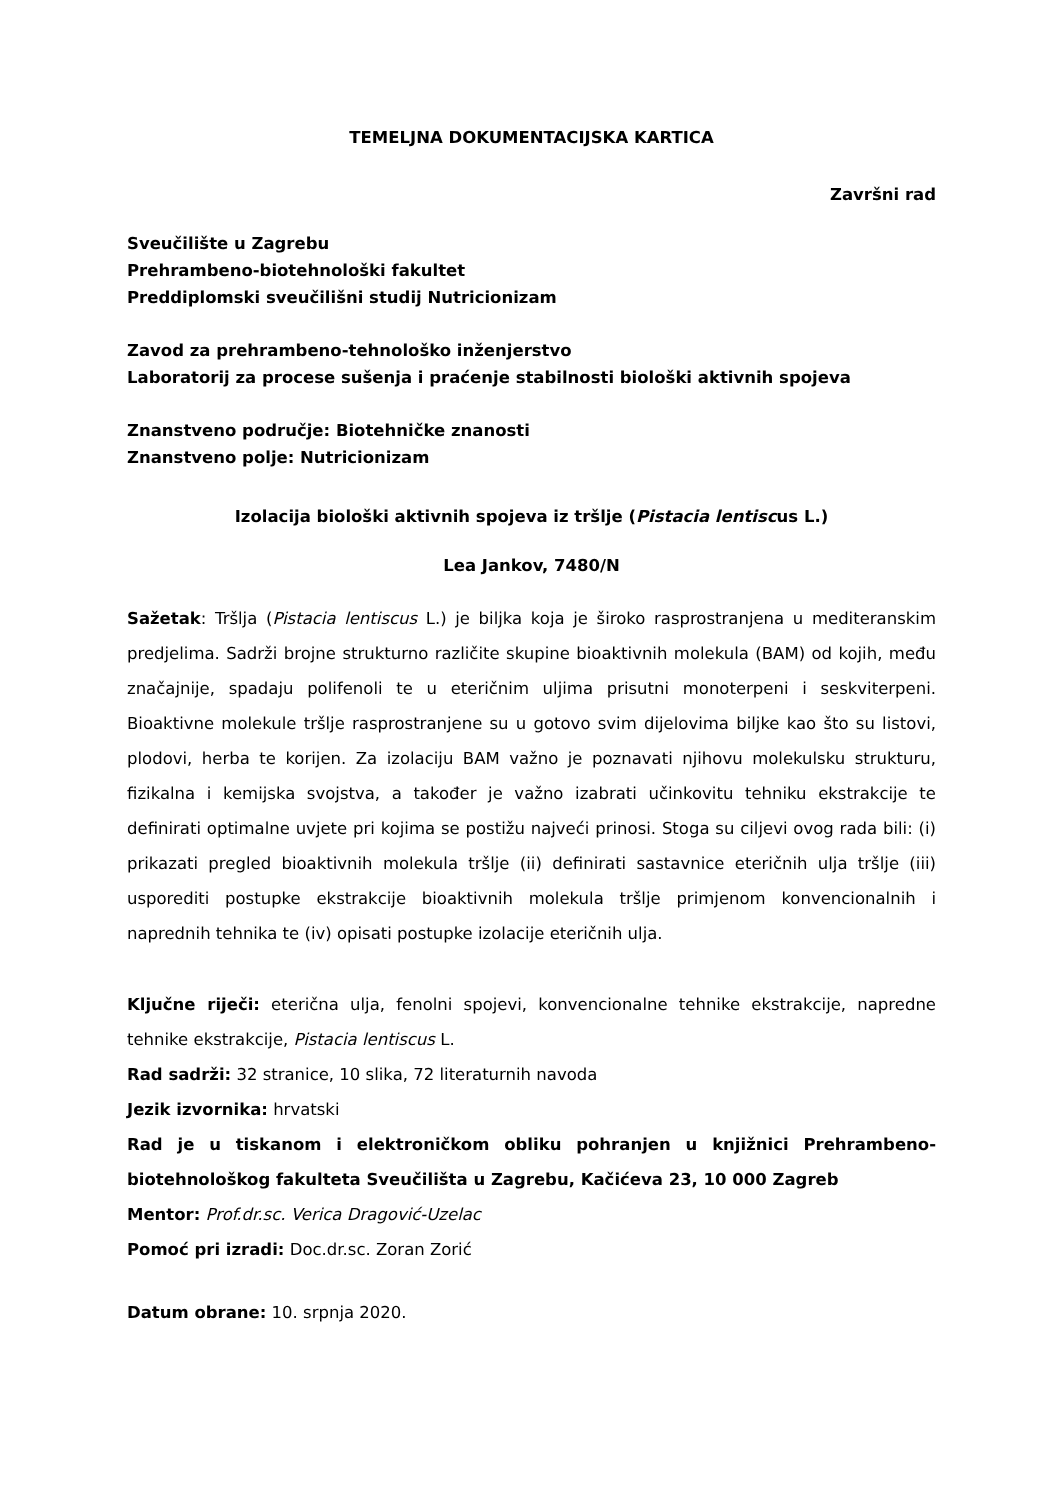TEMELJNA DOKUMENTACIJSKA KARTICA
Završni rad
Sveučilište u Zagrebu
Prehrambeno-biotehnološki fakultet
Preddiplomski sveučilišni studij Nutricionizam
Zavod za prehrambeno-tehnološko inženjerstvo
Laboratorij za procese sušenja i praćenje stabilnosti biološki aktivnih spojeva
Znanstveno područje: Biotehničke znanosti
Znanstveno polje: Nutricionizam
Izolacija biološki aktivnih spojeva iz tršlje (Pistacia lentiscus L.)
Lea Jankov, 7480/N
Sažetak: Tršlja (Pistacia lentiscus L.) je biljka koja je široko rasprostranjena u mediteranskim predjelima. Sadrži brojne strukturno različite skupine bioaktivnih molekula (BAM) od kojih, među značajnije, spadaju polifenoli te u eteričnim uljima prisutni monoterpeni i seskviterpeni. Bioaktivne molekule tršlje rasprostranjene su u gotovo svim dijelovima biljke kao što su listovi, plodovi, herba te korijen. Za izolaciju BAM važno je poznavati njihovu molekulsku strukturu, fizikalna i kemijska svojstva, a također je važno izabrati učinkovitu tehniku ekstrakcije te definirati optimalne uvjete pri kojima se postižu najveći prinosi. Stoga su ciljevi ovog rada bili: (i) prikazati pregled bioaktivnih molekula tršlje (ii) definirati sastavnice eteričnih ulja tršlje (iii) usporediti postupke ekstrakcije bioaktivnih molekula tršlje primjenom konvencionalnih i naprednih tehnika te (iv) opisati postupke izolacije eteričnih ulja.
Ključne riječi: eterična ulja, fenolni spojevi, konvencionalne tehnike ekstrakcije, napredne tehnike ekstrakcije, Pistacia lentiscus L.
Rad sadrži: 32 stranice, 10 slika, 72 literaturnih navoda
Jezik izvornika: hrvatski
Rad je u tiskanom i elektroničkom obliku pohranjen u knjižnici Prehrambeno-biotehnološkog fakulteta Sveučilišta u Zagrebu, Kačićeva 23, 10 000 Zagreb
Mentor: Prof.dr.sc. Verica Dragović-Uzelac
Pomoć pri izradi: Doc.dr.sc. Zoran Zorić
Datum obrane: 10. srpnja 2020.